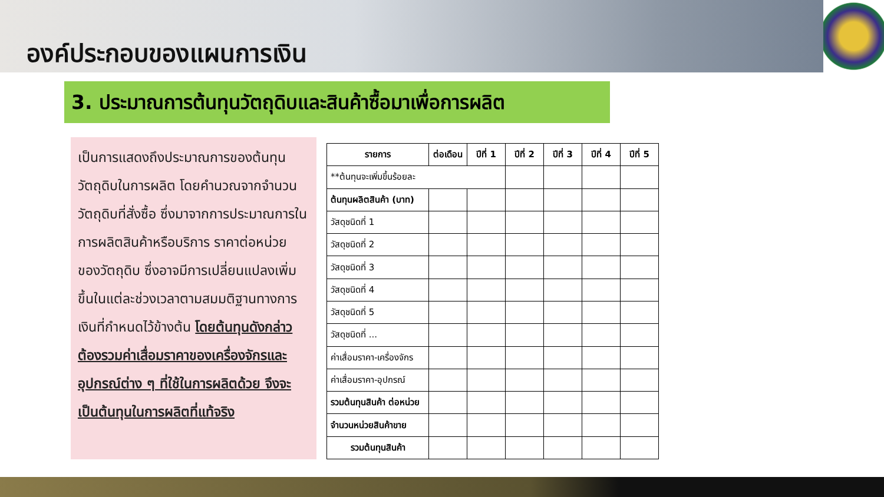องค์ประกอบของแผนการเงิน
3. ประมาณการต้นทุนวัตถุดิบและสินค้าซื้อมาเพื่อการผลิต
เป็นการแสดงถึงประมาณการของต้นทุนวัตถุดิบในการผลิต โดยคำนวณจากจำนวนวัตถุดิบที่สั่งซื้อ ซึ่งมาจากการประมาณการในการผลิตสินค้าหรือบริการ ราคาต่อหน่วยของวัตถุดิบ ซึ่งอาจมีการเปลี่ยนแปลงเพิ่มขึ้นในแต่ละช่วงเวลาตามสมมติฐานทางการเงินที่กำหนดไว้ข้างต้น โดยต้นทุนดังกล่าวต้องรวมค่าเสื่อมราคาของเครื่องจักรและอุปกรณ์ต่าง ๆ ที่ใช้ในการผลิตด้วย จึงจะเป็นต้นทุนในการผลิตที่แท้จริง
| รายการ | ต่อเดือน | ปีที่ 1 | ปีที่ 2 | ปีที่ 3 | ปีที่ 4 | ปีที่ 5 |
| --- | --- | --- | --- | --- | --- | --- |
| **ต้นทุนจะเพิ่มขึ้นร้อยละ | | | | | | |
| ต้นทุนผลิตสินค้า (บาท) | | | | | | |
| วัสดุชนิดที่ 1 | | | | | | |
| วัสดุชนิดที่ 2 | | | | | | |
| วัสดุชนิดที่ 3 | | | | | | |
| วัสดุชนิดที่ 4 | | | | | | |
| วัสดุชนิดที่ 5 | | | | | | |
| วัสดุชนิดที่ ... | | | | | | |
| ค่าเสื่อมราคา-เครื่องจักร | | | | | | |
| ค่าเสื่อมราคา-อุปกรณ์ | | | | | | |
| รวมต้นทุนสินค้า ต่อหน่วย | | | | | | |
| จำนวนหน่วยสินค้าขาย | | | | | | |
| รวมต้นทุนสินค้า | | | | | | |